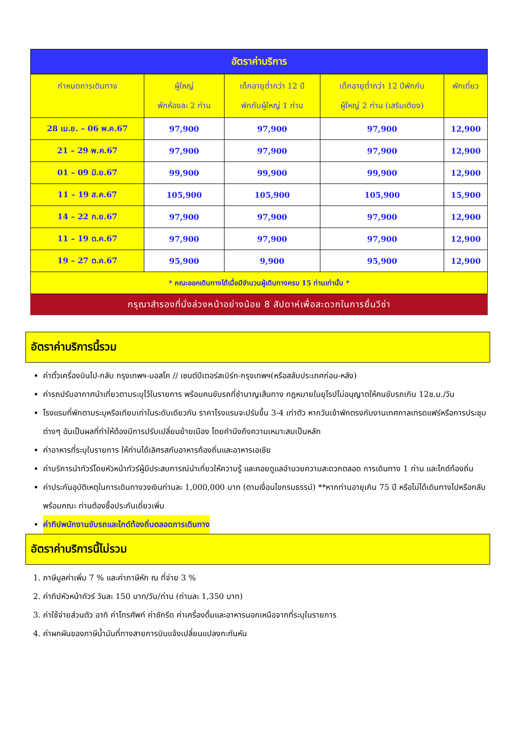| อัตราค่าบริการ | | | | |
| --- | --- | --- | --- | --- |
| กำหนดการเดินทาง | ผู้ใหญ่ พักห้องละ 2 ท่าน | เด็กอายุต่ำกว่า 12 ปี พักกับผู้ใหญ่ 1 ท่าน | เด็กอายุต่ำกว่า 12 ปีพักกับ ผู้ใหญ่ 2 ท่าน (เสริมเตียง) | พักเดี่ยว |
| 28 เม.ย. – 06 พ.ค.67 | 97,900 | 97,900 | 97,900 | 12,900 |
| 21 – 29 พ.ค.67 | 97,900 | 97,900 | 97,900 | 12,900 |
| 01 – 09 มิ.ย.67 | 99,900 | 99,900 | 99,900 | 12,900 |
| 11 – 19 ส.ค.67 | 105,900 | 105,900 | 105,900 | 15,900 |
| 14 – 22 ก.ย.67 | 97,900 | 97,900 | 97,900 | 12,900 |
| 11 – 19 ต.ค.67 | 97,900 | 97,900 | 97,900 | 12,900 |
| 19 – 27 ต.ค.67 | 95,900 | 9,900 | 95,900 | 12,900 |
| * คณะออกเดินทางได้เมื่อมีจำนวนผู้เดินทางครบ 15 ท่านเท่านั้น * | | | | |
กรุณาสำรองที่นั่งล่วงหน้าอย่างน้อย 8 สัปดาห์เพื่อสะดวกในการยื่นวีซ่า
อัตราค่าบริการนี้รวม
ค่าตั๋วเครื่องบินไป-กลับ กรุงเทพฯ-มอสโค // เซนต์ปีเตอร์สเบิร์ก-กรุงเทพฯ(หรือสลับประเทศก่อน-หลัง)
ค่ารถปรับอากาศนำเที่ยวตามระบุไว้ในรายการ พร้อมคนขับรถที่ชำนาญเส้นทาง กฎหมายในยุโรปไม่อนุญาตให้คนขับรถเกิน 12ช.ม./วัน
โรงแรมที่พักตามระบุหรือเทียบเท่าในระดับเดียวกัน ราคาโรงแรมจะปรับขึ้น 3-4 เท่าตัว หากวันเข้าพักตรงกับงานเทศกาลเทรดแฟร์หรือการประชุมต่างๆ อันเป็นผลที่ทำให้ต้องมีการปรับเปลี่ยนย้ายเมือง โดยคำนึงถึงความเหมาะสมเป็นหลัก
ค่าอาหารที่ระบุในรายการ ให้ท่านได้เลิศรสกับอาหารท้องถิ่นและอาหารเอเชีย
ค่าบริการนำทัวร์โดยหัวหน้าทัวร์ผู้มีประสบการณ์นำเที่ยวให้ความรู้ และคอยดูแลอำนวยความสะดวกตลอด การเดินทาง 1 ท่าน และไกด์ท้องถิ่น
ค่าประกันอุบัติเหตุในการเดินทางวงเงินท่านละ 1,000,000 บาท (ตามเงื่อนไขกรมธรรม์) **หากท่านอายุเกิน 75 ปี หรือไม่ได้เดินทางไปหรือกลับพร้อมคณะ ท่านต้องซื้อประกันเดี่ยวเพิ่ม
ค่าทิปพนักงานขับรถและไกด์ท้องถิ่นตลอดการเดินทาง
อัตราค่าบริการนี้ไม่รวม
1. ภาษีมูลค่าเพิ่ม 7 % และค่าภาษีหัก ณ ที่จ่าย 3 %
2. ค่าทิปหัวหน้าทัวร์ วันละ 150 บาท/วัน/ท่าน (ท่านละ 1,350 บาท)
3. ค่าใช้จ่ายส่วนตัว อาทิ ค่าโทรศัพท์ ค่าซักรีด ค่าเครื่องดื่มและอาหารนอกเหนือจากที่ระบุในรายการ
4. ค่าผกผันของภาษีน้ำมันที่ทางสายการบินแจ้งเปลี่ยนแปลงกะทันหัน